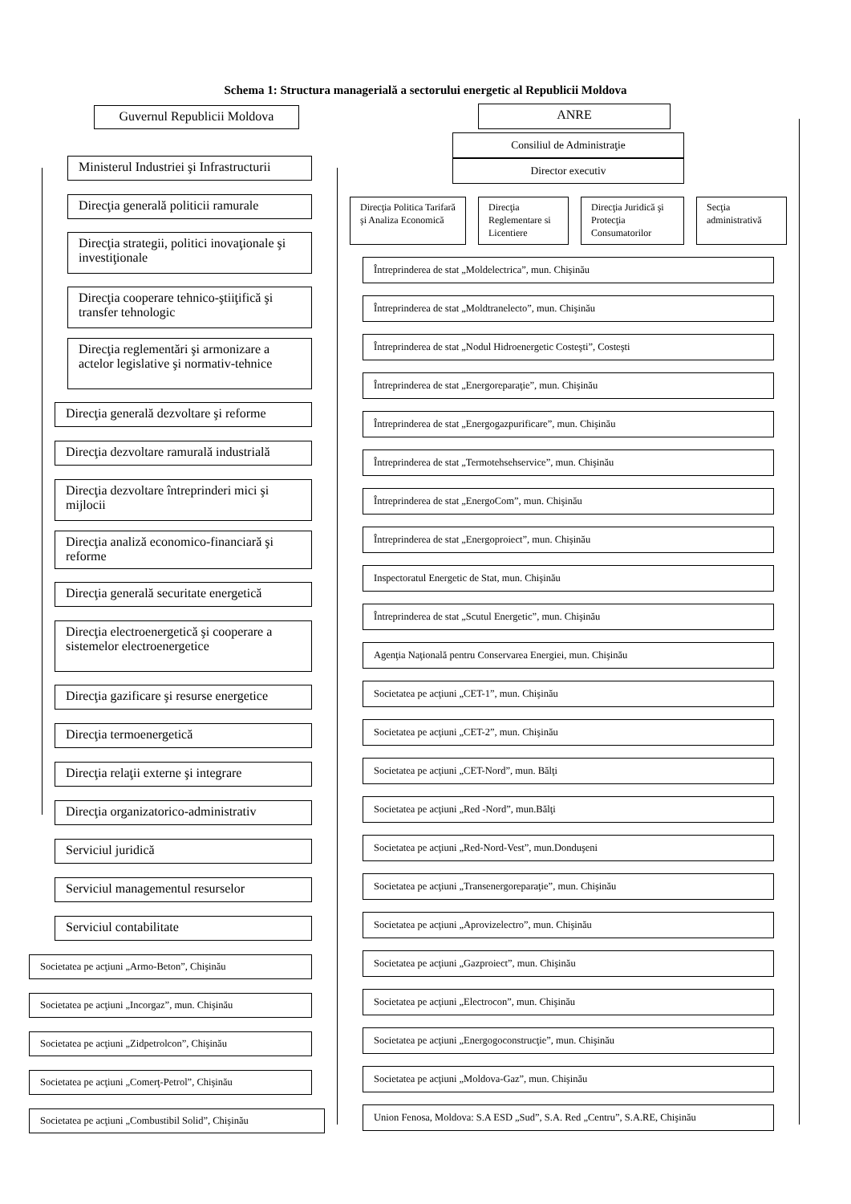Schema 1: Structura managerială a sectorului energetic al Republicii Moldova
Guvernul Republicii Moldova
Ministerul Industriei şi Infrastructurii
Direcţia generală politicii ramurale
Direcţia strategii, politici inovaţionale şi investiţionale
Direcţia cooperare tehnico-ştiiţifică şi transfer tehnologic
Direcţia reglementări şi armonizare a actelor legislative şi normativ-tehnice
Direcţia generală dezvoltare şi reforme
Direcţia dezvoltare ramurală industrială
Direcţia dezvoltare întreprinderi mici şi mijlocii
Direcţia analiză economico-financiară şi reforme
Direcţia generală securitate energetică
Direcţia electroenergetică şi cooperare a sistemelor electroenergetice
Direcţia gazificare şi resurse energetice
Direcţia termoenergetică
Direcţia relaţii externe şi integrare
Direcţia organizatorico-administrativ
Serviciul juridică
Serviciul managementul resurselor
Serviciul contabilitate
Societatea pe acţiuni „Armo-Beton”, Chişinău
Societatea pe acţiuni „Incorgaz”, mun. Chişinău
Societatea pe acţiuni „Zidpetrolcon”, Chişinău
Societatea pe acţiuni „Comerţ-Petrol”, Chişinău
Societatea pe acţiuni „Combustibil Solid”, Chişinău
ANRE
Consiliul de Administraţie
Director executiv
Direcţia Politica Tarifară şi Analiza Economică
Direcţia Reglementare si Licentiere
Direcţia Juridică şi Protecţia Consumatorilor
Secţia administrativă
Întreprinderea de stat „Moldelectrica”, mun. Chişinău
Întreprinderea de stat „Moldtranelecto”, mun. Chişinău
Întreprinderea de stat „Nodul Hidroenergetic Costeşti”, Costeşti
Întreprinderea de stat „Energoreparaţie”, mun. Chişinău
Întreprinderea de stat „Energogazpurificare”, mun. Chişinău
Întreprinderea de stat „Termotehsehservice”, mun. Chişinău
Întreprinderea de stat „EnergoCom”, mun. Chişinău
Întreprinderea de stat „Energoproiect”, mun. Chişinău
Inspectoratul Energetic de Stat, mun. Chişinău
Întreprinderea de stat „Scutul Energetic”, mun. Chişinău
Agenţia Naţională pentru Conservarea Energiei, mun. Chişinău
Societatea pe acţiuni „CET-1”, mun. Chişinău
Societatea pe acţiuni „CET-2”, mun. Chişinău
Societatea pe acţiuni „CET-Nord”, mun. Bălţi
Societatea pe acţiuni „Red -Nord”, mun.Bălţi
Societatea pe acţiuni „Red-Nord-Vest”, mun.Donduşeni
Societatea pe acţiuni „Transenergoreparaţie”, mun. Chişinău
Societatea pe acţiuni „Aprovizelectro”, mun. Chişinău
Societatea pe acţiuni „Gazproiect”, mun. Chişinău
Societatea pe acţiuni „Electrocon”, mun. Chişinău
Societatea pe acţiuni „Energogoconstrucţie”, mun. Chişinău
Societatea pe acţiuni „Moldova-Gaz”, mun. Chişinău
Union Fenosa, Moldova: S.A ESD „Sud”, S.A. Red „Centru”, S.A.RE, Chişinău